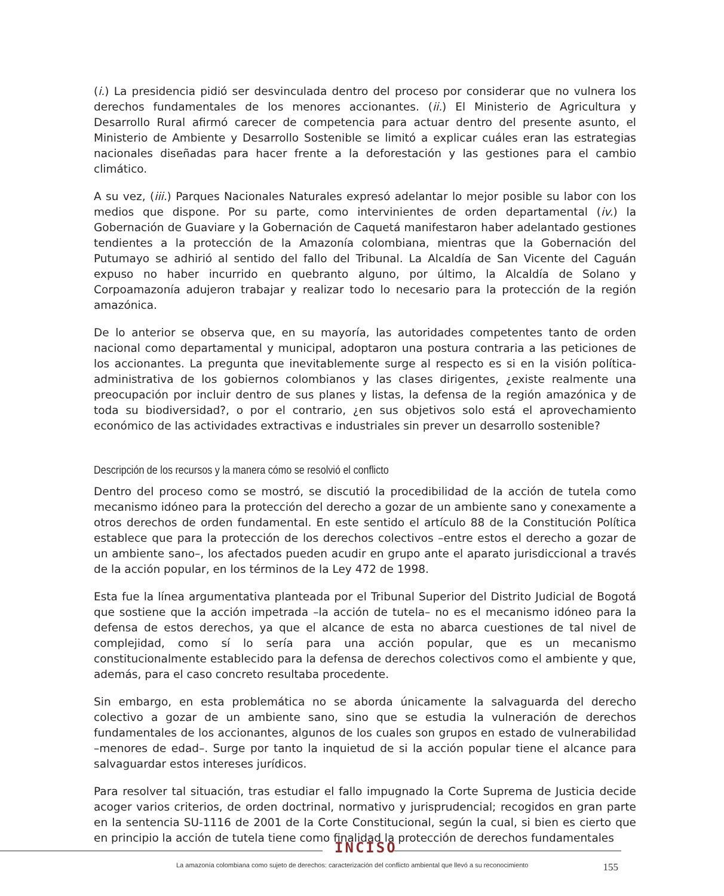(i.) La presidencia pidió ser desvinculada dentro del proceso por considerar que no vulnera los derechos fundamentales de los menores accionantes. (ii.) El Ministerio de Agricultura y Desarrollo Rural afirmó carecer de competencia para actuar dentro del presente asunto, el Ministerio de Ambiente y Desarrollo Sostenible se limitó a explicar cuáles eran las estrategias nacionales diseñadas para hacer frente a la deforestación y las gestiones para el cambio climático.
A su vez, (iii.) Parques Nacionales Naturales expresó adelantar lo mejor posible su labor con los medios que dispone. Por su parte, como intervinientes de orden departamental (iv.) la Gobernación de Guaviare y la Gobernación de Caquetá manifestaron haber adelantado gestiones tendientes a la protección de la Amazonía colombiana, mientras que la Gobernación del Putumayo se adhirió al sentido del fallo del Tribunal. La Alcaldía de San Vicente del Caguán expuso no haber incurrido en quebranto alguno, por último, la Alcaldía de Solano y Corpoamazonía adujeron trabajar y realizar todo lo necesario para la protección de la región amazónica.
De lo anterior se observa que, en su mayoría, las autoridades competentes tanto de orden nacional como departamental y municipal, adoptaron una postura contraria a las peticiones de los accionantes. La pregunta que inevitablemente surge al respecto es si en la visión política-administrativa de los gobiernos colombianos y las clases dirigentes, ¿existe realmente una preocupación por incluir dentro de sus planes y listas, la defensa de la región amazónica y de toda su biodiversidad?, o por el contrario, ¿en sus objetivos solo está el aprovechamiento económico de las actividades extractivas e industriales sin prever un desarrollo sostenible?
Descripción de los recursos y la manera cómo se resolvió el conflicto
Dentro del proceso como se mostró, se discutió la procedibilidad de la acción de tutela como mecanismo idóneo para la protección del derecho a gozar de un ambiente sano y conexamente a otros derechos de orden fundamental. En este sentido el artículo 88 de la Constitución Política establece que para la protección de los derechos colectivos –entre estos el derecho a gozar de un ambiente sano–, los afectados pueden acudir en grupo ante el aparato jurisdiccional a través de la acción popular, en los términos de la Ley 472 de 1998.
Esta fue la línea argumentativa planteada por el Tribunal Superior del Distrito Judicial de Bogotá que sostiene que la acción impetrada –la acción de tutela– no es el mecanismo idóneo para la defensa de estos derechos, ya que el alcance de esta no abarca cuestiones de tal nivel de complejidad, como sí lo sería para una acción popular, que es un mecanismo constitucionalmente establecido para la defensa de derechos colectivos como el ambiente y que, además, para el caso concreto resultaba procedente.
Sin embargo, en esta problemática no se aborda únicamente la salvaguarda del derecho colectivo a gozar de un ambiente sano, sino que se estudia la vulneración de derechos fundamentales de los accionantes, algunos de los cuales son grupos en estado de vulnerabilidad –menores de edad–. Surge por tanto la inquietud de si la acción popular tiene el alcance para salvaguardar estos intereses jurídicos.
Para resolver tal situación, tras estudiar el fallo impugnado la Corte Suprema de Justicia decide acoger varios criterios, de orden doctrinal, normativo y jurisprudencial; recogidos en gran parte en la sentencia SU-1116 de 2001 de la Corte Constitucional, según la cual, si bien es cierto que en principio la acción de tutela tiene como finalidad la protección de derechos fundamentales
INCISO
La amazonía colombiana como sujeto de derechos: caracterización del conflicto ambiental que llevó a su reconocimiento 155